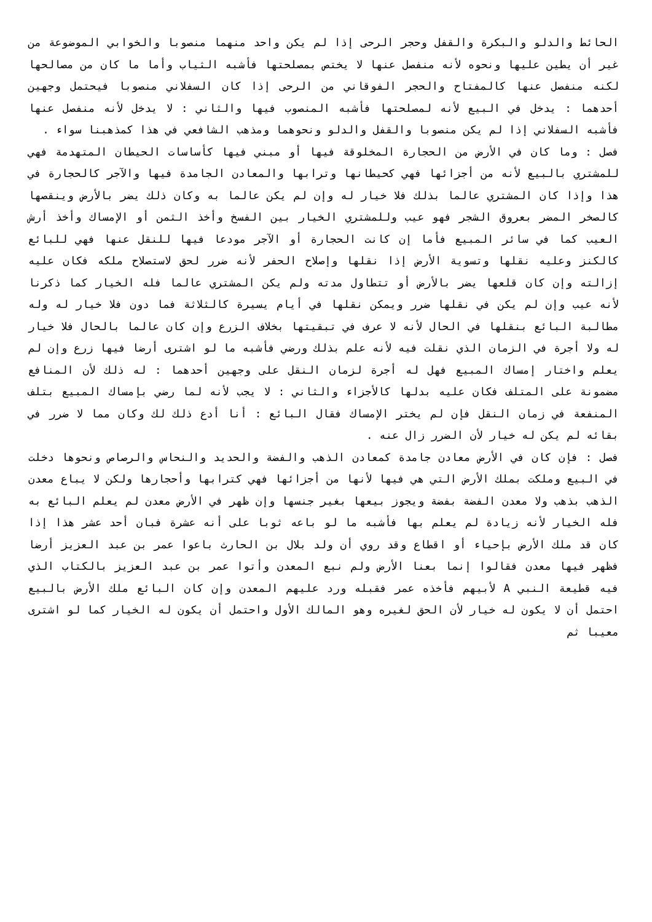الحائط والدلو والبكرة والقفل وحجر الرحى إذا لم يكن واحد منهما منصوبا والخوابي الموضوعة من غير أن يطين عليها ونحوه لأنه منفصل عنها لا يختص بمصلحتها فأشبه الثياب وأما ما كان من مصالحها لكنه منفصل عنها كالمفتاح والحجر الفوقاني من الرحى إذا كان السفلاني منصوبا فيحتمل وجهين أحدهما : يدخل في البيع لأنه لمصلحتها فأشبه المنصوب فيها والثاني : لا يدخل لأنه منفصل عنها فأشبه السفلاني إذا لم يكن منصوبا والقفل والدلو ونحوهما ومذهب الشافعي في هذا كمذهبنا سواء .
فصل : وما كان في الأرض من الحجارة المخلوقة فيها أو مبني فيها كأساسات الحيطان المتهدمة فهي للمشتري بالبيع لأنه من أجزائها فهي كحيطانها وترابها والمعادن الجامدة فيها والآجر كالحجارة في هذا وإذا كان المشتري عالما بذلك فلا خيار له وإن لم يكن عالما به وكان ذلك يضر بالأرض وينقصها كالصخر المضر بعروق الشجر فهو عيب وللمشتري الخيار بين الفسخ وأخذ الثمن أو الإمساك وأخذ أرش العيب كما في سائر المبيع فأما إن كانت الحجارة أو الآجر مودعا فيها للنقل عنها فهي للبائع كالكنز وعليه نقلها وتسوية الأرض إذا نقلها وإصلاح الحفر لأنه ضرر لحق لاستصلاح ملكه فكان عليه إزالته وإن كان قلعها يضر بالأرض أو تتطاول مدته ولم يكن المشتري عالما فله الخيار كما ذكرنا لأنه عيب وإن لم يكن في نقلها ضرر ويمكن نقلها في أيام يسيرة كالثلاثة فما دون فلا خيار له وله مطالبة البائع بنقلها في الحال لأنه لا عرف في تبقيتها بخلاف الزرع وإن كان عالما بالحال فلا خيار له ولا أجرة في الزمان الذي نقلت فيه لأنه علم بذلك ورضي فأشبه ما لو اشترى أرضا فيها زرع وإن لم يعلم واختار إمساك المبيع فهل له أجرة لزمان النقل على وجهين أحدهما : له ذلك لأن المنافع مضمونة على المتلف فكان عليه بدلها كالأجزاء والثاني : لا يجب لأنه لما رضي بإمساك المبيع بتلف المنفعة في زمان النقل فإن لم يختر الإمساك فقال البائع : أنا أدع ذلك لك وكان مما لا ضرر في بقائه لم يكن له خيار لأن الضرر زال عنه .
فصل : فإن كان في الأرض معادن جامدة كمعادن الذهب والفضة والحديد والنحاس والرصاص ونحوها دخلت في البيع وملكت بملك الأرض التي هي فيها لأنها من أجزائها فهي كترابها وأحجارها ولكن لا يباع معدن الذهب بذهب ولا معدن الفضة بفضة ويجوز بيعها بغير جنسها وإن ظهر في الأرض معدن لم يعلم البائع به فله الخيار لأنه زيادة لم يعلم بها فأشبه ما لو باعه ثوبا على أنه عشرة فبان أحد عشر هذا إذا كان قد ملك الأرض بإحياء أو اقطاع وقد روي أن ولد بلال بن الحارث باعوا عمر بن عبد العزيز أرضا فظهر فيها معدن فقالوا إنما بعنا الأرض ولم نبع المعدن وأتوا عمر بن عبد العزيز بالكتاب الذي فيه قطيعة النبي A لأبيهم فأخذه عمر فقبله ورد عليهم المعدن وإن كان البائع ملك الأرض بالبيع احتمل أن لا يكون له خيار لأن الحق لغيره وهو المالك الأول واحتمل أن يكون له الخيار كما لو اشترى معيبا ثم